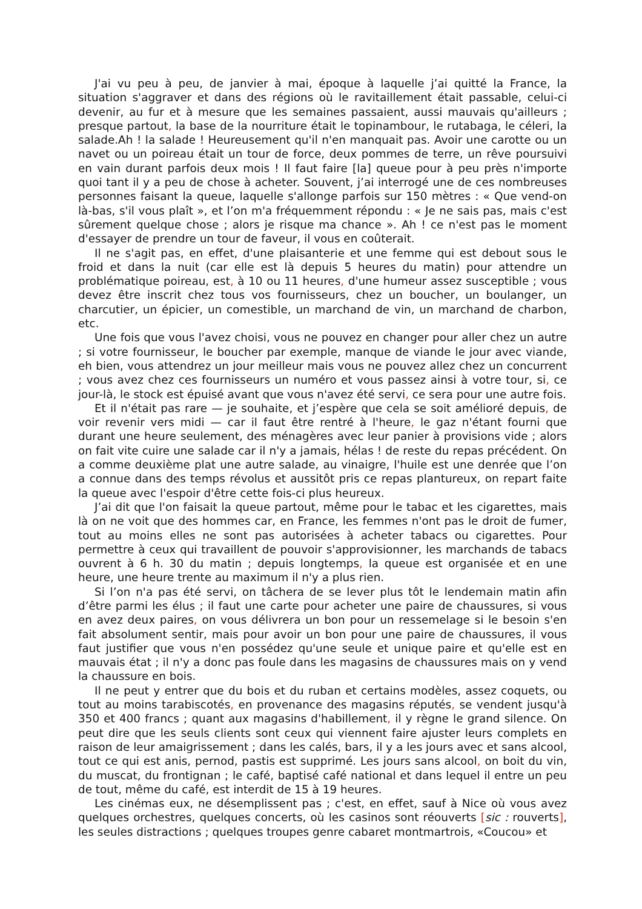J'ai vu peu à peu, de janvier à mai, époque à laquelle j’ai quitté la France, la situation s'aggraver et dans des régions où le ravitaillement était passable, celui-ci devenir, au fur et à mesure que les semaines passaient, aussi mauvais qu'ailleurs ; presque partout, la base de la nourriture était le topinambour, le rutabaga, le céleri, la salade.Ah ! la salade ! Heureusement qu'il n'en manquait pas. Avoir une carotte ou un navet ou un poireau était un tour de force, deux pommes de terre, un rêve poursuivi en vain durant parfois deux mois ! Il faut faire [la] queue pour à peu près n'importe quoi tant il y a peu de chose à acheter. Souvent, j’ai interrogé une de ces nombreuses personnes faisant la queue, laquelle s'allonge parfois sur 150 mètres : « Que vend-on là-bas, s'il vous plaît », et l’on m'a fréquemment répondu : « Je ne sais pas, mais c'est sûrement quelque chose ; alors je risque ma chance ». Ah ! ce n'est pas le moment d'essayer de prendre un tour de faveur, il vous en coûterait.
Il ne s'agit pas, en effet, d'une plaisanterie et une femme qui est debout sous le froid et dans la nuit (car elle est là depuis 5 heures du matin) pour attendre un problématique poireau, est, à 10 ou 11 heures, d'une humeur assez susceptible ; vous devez être inscrit chez tous vos fournisseurs, chez un boucher, un boulanger, un charcutier, un épicier, un comestible, un marchand de vin, un marchand de charbon, etc.
Une fois que vous l'avez choisi, vous ne pouvez en changer pour aller chez un autre ; si votre fournisseur, le boucher par exemple, manque de viande le jour avec viande, eh bien, vous attendrez un jour meilleur mais vous ne pouvez allez chez un concurrent ; vous avez chez ces fournisseurs un numéro et vous passez ainsi à votre tour, si, ce jour-là, le stock est épuisé avant que vous n'avez été servi, ce sera pour une autre fois.
Et il n'était pas rare — je souhaite, et j’espère que cela se soit amélioré depuis, de voir revenir vers midi — car il faut être rentré à l'heure, le gaz n'étant fourni que durant une heure seulement, des ménagères avec leur panier à provisions vide ; alors on fait vite cuire une salade car il n'y a jamais, hélas ! de reste du repas précédent. On a comme deuxième plat une autre salade, au vinaigre, l'huile est une denrée que l’on a connue dans des temps révolus et aussitôt pris ce repas plantureux, on repart faite la queue avec l'espoir d'être cette fois-ci plus heureux.
J’ai dit que l'on faisait la queue partout, même pour le tabac et les cigarettes, mais là on ne voit que des hommes car, en France, les femmes n'ont pas le droit de fumer, tout au moins elles ne sont pas autorisées à acheter tabacs ou cigarettes. Pour permettre à ceux qui travaillent de pouvoir s'approvisionner, les marchands de tabacs ouvrent à 6 h. 30 du matin ; depuis longtemps, la queue est organisée et en une heure, une heure trente au maximum il n'y a plus rien.
Si l’on n'a pas été servi, on tâchera de se lever plus tôt le lendemain matin afin d’être parmi les élus ; il faut une carte pour acheter une paire de chaussures, si vous en avez deux paires, on vous délivrera un bon pour un ressemelage si le besoin s'en fait absolument sentir, mais pour avoir un bon pour une paire de chaussures, il vous faut justifier que vous n'en possédez qu'une seule et unique paire et qu'elle est en mauvais état ; il n'y a donc pas foule dans les magasins de chaussures mais on y vend la chaussure en bois.
Il ne peut y entrer que du bois et du ruban et certains modèles, assez coquets, ou tout au moins tarabiscotés, en provenance des magasins réputés, se vendent jusqu'à 350 et 400 francs ; quant aux magasins d'habillement, il y règne le grand silence. On peut dire que les seuls clients sont ceux qui viennent faire ajuster leurs complets en raison de leur amaigrissement ; dans les calés, bars, il y a les jours avec et sans alcool, tout ce qui est anis, pernod, pastis est supprimé. Les jours sans alcool, on boit du vin, du muscat, du frontignan ; le café, baptisé café national et dans lequel il entre un peu de tout, même du café, est interdit de 15 à 19 heures.
Les cinémas eux, ne désemplissent pas ; c'est, en effet, sauf à Nice où vous avez quelques orchestres, quelques concerts, où les casinos sont réouverts [sic : rouverts], les seules distractions ; quelques troupes genre cabaret montmartrois, «Coucou» et